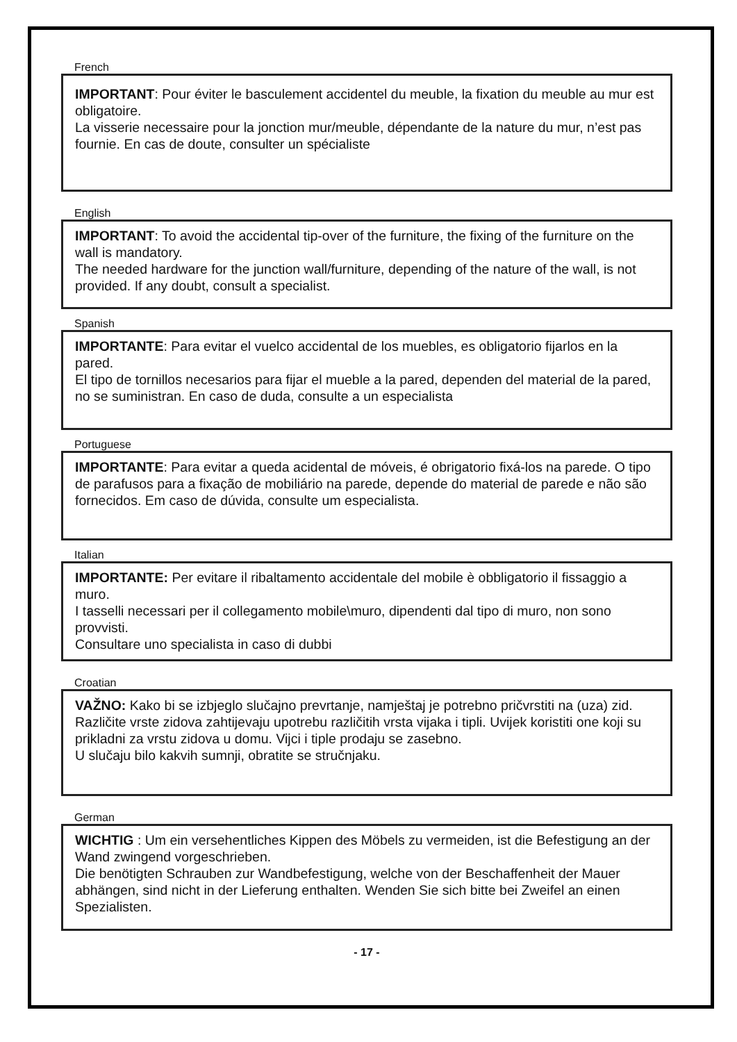French
IMPORTANT: Pour éviter le basculement accidentel du meuble, la fixation du meuble au mur est obligatoire.
La visserie necessaire pour la jonction mur/meuble, dépendante de la nature du mur, n’est pas fournie. En cas de doute, consulter un spécialiste
English
IMPORTANT: To avoid the accidental tip-over of the furniture, the fixing of the furniture on the wall is mandatory.
The needed hardware for the junction wall/furniture, depending of the nature of the wall, is not provided. If any doubt, consult a specialist.
Spanish
IMPORTANTE: Para evitar el vuelco accidental de los muebles, es obligatorio fijarlos en la pared.
El tipo de tornillos necesarios para fijar el mueble a la pared, dependen del material de la pared, no se suministran. En caso de duda, consulte a un especialista
Portuguese
IMPORTANTE: Para evitar a queda acidental de móveis, é obrigatorio fixá-los na parede. O tipo de parafusos para a fixação de mobiliário na parede, depende do material de parede e não são fornecidos. Em caso de dúvida, consulte um especialista.
Italian
IMPORTANTE: Per evitare il ribaltamento accidentale del mobile è obbligatorio il fissaggio a muro.
I tasselli necessari per il collegamento mobile\muro, dipendenti dal tipo di muro, non sono provvisti.
Consultare uno specialista in caso di dubbi
Croatian
VAŽNO: Kako bi se izbjeglo slučajno prevrtanje, namještaj je potrebno pričvrstiti na (uza) zid.
Različite vrste zidova zahtijevaju upotrebu različitih vrsta vijaka i tipli. Uvijek koristiti one koji su prikladni za vrstu zidova u domu. Vijci i tiple prodaju se zasebno.
U slučaju bilo kakvih sumnji, obratite se stručnjaku.
German
WICHTIG : Um ein versehentliches Kippen des Möbels zu vermeiden, ist die Befestigung an der Wand zwingend vorgeschrieben.
Die benötigten Schrauben zur Wandbefestigung, welche von der Beschaffenheit der Mauer abhängen, sind nicht in der Lieferung enthalten. Wenden Sie sich bitte bei Zweifel an einen Spezialisten.
- 17 -